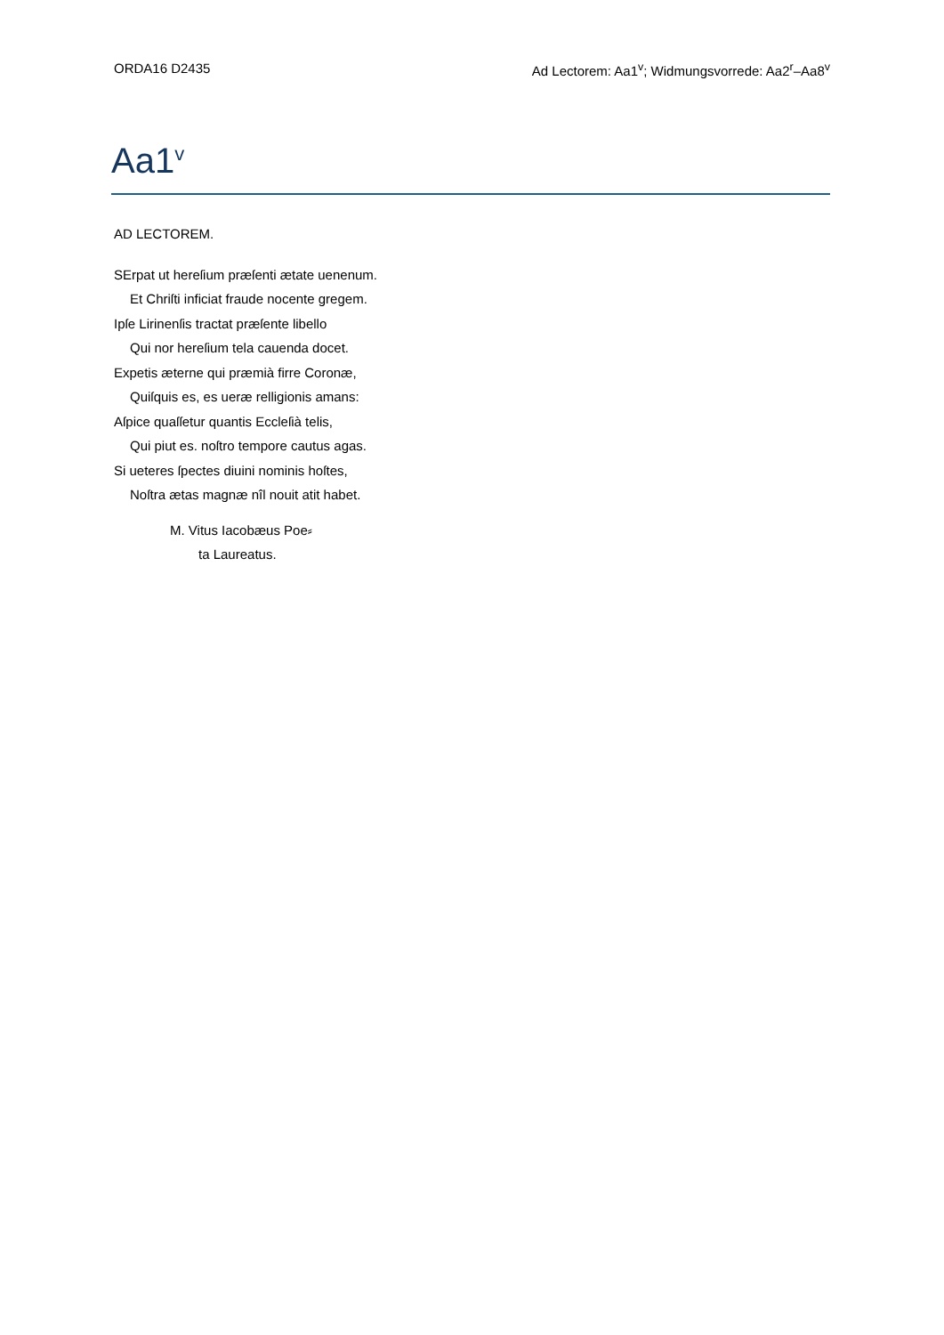ORDA16 D2435 Ad Lectorem: Aa1<sup>v</sup>; Widmungsvorrede: Aa2<sup>r</sup>–Aa8<sup>v</sup>
Aa1<sup>v</sup>
AD LECTOREM.
SErpat ut hereſium præſenti ætate uenenum.
Et Chriſti inficiat fraude nocente gregem.
Ipſe Lirinenſis tractat præſente libello
Qui nor hereſium tela cauenda docet.
Expetis æterne qui præmià firre Coronæ,
Quiſquis es, es ueræ relligionis amans:
Aſpice quaſſetur quantis Eccleſià telis,
Qui piut es. noſtro tempore cautus agas.
Si ueteres ſpectes diuini nominis hoſtes,
Noſtra ætas magnæ nîl nouit atit habet.
M. Vitus Iacobæus Poe⸗
ta Laureatus.